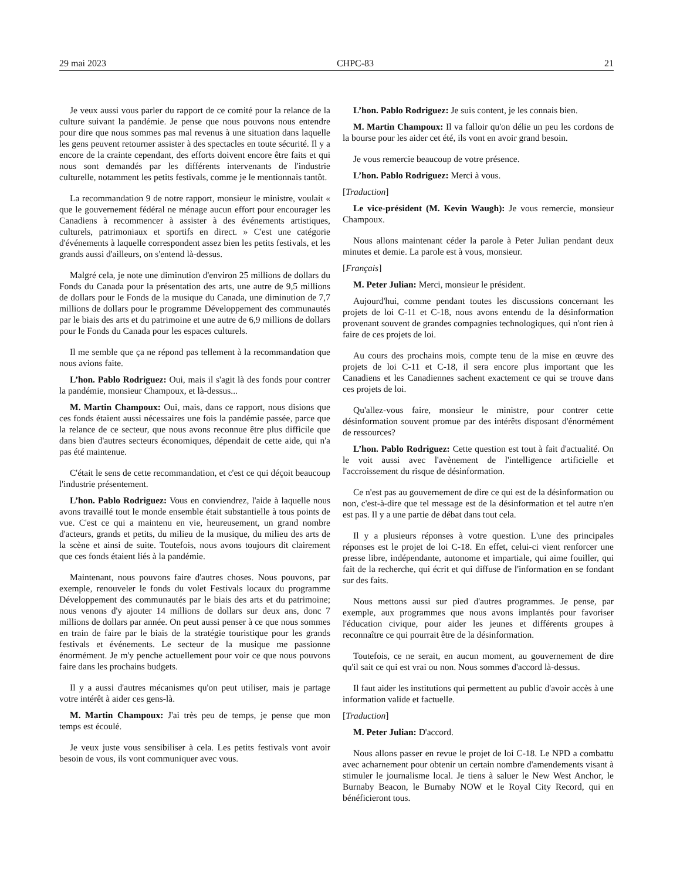29 mai 2023 CHPC-83 21
Je veux aussi vous parler du rapport de ce comité pour la relance de la culture suivant la pandémie. Je pense que nous pouvons nous entendre pour dire que nous sommes pas mal revenus à une situation dans laquelle les gens peuvent retourner assister à des spectacles en toute sécurité. Il y a encore de la crainte cependant, des efforts doivent encore être faits et qui nous sont demandés par les différents intervenants de l'industrie culturelle, notamment les petits festivals, comme je le mentionnais tantôt.
La recommandation 9 de notre rapport, monsieur le ministre, voulait « que le gouvernement fédéral ne ménage aucun effort pour encourager les Canadiens à recommencer à assister à des événements artistiques, culturels, patrimoniaux et sportifs en direct. » C'est une catégorie d'événements à laquelle correspondent assez bien les petits festivals, et les grands aussi d'ailleurs, on s'entend là-dessus.
Malgré cela, je note une diminution d'environ 25 millions de dollars du Fonds du Canada pour la présentation des arts, une autre de 9,5 millions de dollars pour le Fonds de la musique du Canada, une diminution de 7,7 millions de dollars pour le programme Développement des communautés par le biais des arts et du patrimoine et une autre de 6,9 millions de dollars pour le Fonds du Canada pour les espaces culturels.
Il me semble que ça ne répond pas tellement à la recommandation que nous avions faite.
L’hon. Pablo Rodriguez: Oui, mais il s'agit là des fonds pour contrer la pandémie, monsieur Champoux, et là-dessus...
M. Martin Champoux: Oui, mais, dans ce rapport, nous disions que ces fonds étaient aussi nécessaires une fois la pandémie passée, parce que la relance de ce secteur, que nous avons reconnue être plus difficile que dans bien d'autres secteurs économiques, dépendait de cette aide, qui n'a pas été maintenue.
C'était le sens de cette recommandation, et c'est ce qui déçoit beaucoup l'industrie présentement.
L’hon. Pablo Rodriguez: Vous en conviendrez, l'aide à laquelle nous avons travaillé tout le monde ensemble était substantielle à tous points de vue. C'est ce qui a maintenu en vie, heureusement, un grand nombre d'acteurs, grands et petits, du milieu de la musique, du milieu des arts de la scène et ainsi de suite. Toutefois, nous avons toujours dit clairement que ces fonds étaient liés à la pandémie.
Maintenant, nous pouvons faire d'autres choses. Nous pouvons, par exemple, renouveler le fonds du volet Festivals locaux du programme Développement des communautés par le biais des arts et du patrimoine; nous venons d'y ajouter 14 millions de dollars sur deux ans, donc 7 millions de dollars par année. On peut aussi penser à ce que nous sommes en train de faire par le biais de la stratégie touristique pour les grands festivals et événements. Le secteur de la musique me passionne énormément. Je m'y penche actuellement pour voir ce que nous pouvons faire dans les prochains budgets.
Il y a aussi d'autres mécanismes qu'on peut utiliser, mais je partage votre intérêt à aider ces gens-là.
M. Martin Champoux: J'ai très peu de temps, je pense que mon temps est écoulé.
Je veux juste vous sensibiliser à cela. Les petits festivals vont avoir besoin de vous, ils vont communiquer avec vous.
L’hon. Pablo Rodriguez: Je suis content, je les connais bien.
M. Martin Champoux: Il va falloir qu'on délie un peu les cordons de la bourse pour les aider cet été, ils vont en avoir grand besoin.
Je vous remercie beaucoup de votre présence.
L’hon. Pablo Rodriguez: Merci à vous.
[Traduction]
Le vice-président (M. Kevin Waugh): Je vous remercie, monsieur Champoux.
Nous allons maintenant céder la parole à Peter Julian pendant deux minutes et demie. La parole est à vous, monsieur.
[Français]
M. Peter Julian: Merci, monsieur le président.
Aujourd'hui, comme pendant toutes les discussions concernant les projets de loi C-11 et C-18, nous avons entendu de la désinformation provenant souvent de grandes compagnies technologiques, qui n'ont rien à faire de ces projets de loi.
Au cours des prochains mois, compte tenu de la mise en œuvre des projets de loi C-11 et C-18, il sera encore plus important que les Canadiens et les Canadiennes sachent exactement ce qui se trouve dans ces projets de loi.
Qu'allez-vous faire, monsieur le ministre, pour contrer cette désinformation souvent promue par des intérêts disposant d'énormément de ressources?
L’hon. Pablo Rodriguez: Cette question est tout à fait d'actualité. On le voit aussi avec l'avènement de l'intelligence artificielle et l'accroissement du risque de désinformation.
Ce n'est pas au gouvernement de dire ce qui est de la désinformation ou non, c'est-à-dire que tel message est de la désinformation et tel autre n'en est pas. Il y a une partie de débat dans tout cela.
Il y a plusieurs réponses à votre question. L'une des principales réponses est le projet de loi C-18. En effet, celui-ci vient renforcer une presse libre, indépendante, autonome et impartiale, qui aime fouiller, qui fait de la recherche, qui écrit et qui diffuse de l'information en se fondant sur des faits.
Nous mettons aussi sur pied d'autres programmes. Je pense, par exemple, aux programmes que nous avons implantés pour favoriser l'éducation civique, pour aider les jeunes et différents groupes à reconnaître ce qui pourrait être de la désinformation.
Toutefois, ce ne serait, en aucun moment, au gouvernement de dire qu'il sait ce qui est vrai ou non. Nous sommes d'accord là-dessus.
Il faut aider les institutions qui permettent au public d'avoir accès à une information valide et factuelle.
[Traduction]
M. Peter Julian: D'accord.
Nous allons passer en revue le projet de loi C-18. Le NPD a combattu avec acharnement pour obtenir un certain nombre d'amendements visant à stimuler le journalisme local. Je tiens à saluer le New West Anchor, le Burnaby Beacon, le Burnaby NOW et le Royal City Record, qui en bénéficieront tous.